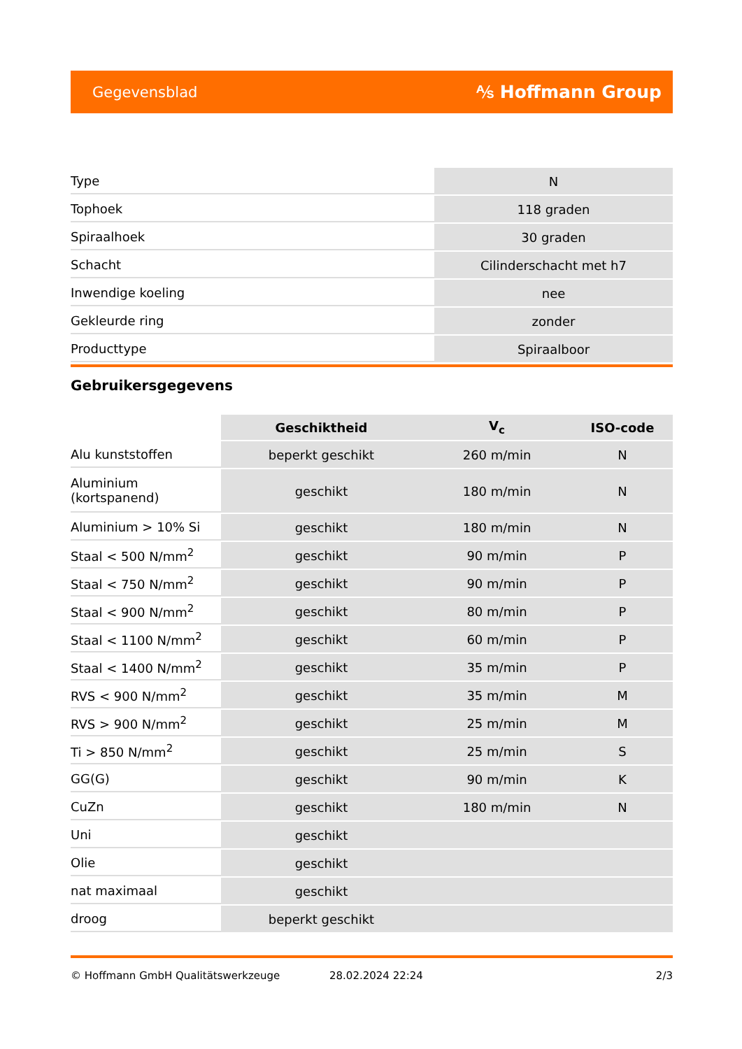Gegevensblad ⅍ Hoffmann Group
| Type | N |
| Tophoek | 118 graden |
| Spiraalhoek | 30 graden |
| Schacht | Cilinderschacht met h7 |
| Inwendige koeling | nee |
| Gekleurde ring | zonder |
| Producttype | Spiraalboor |
Gebruikersgegevens
| | Geschiktheid | V<sub>c</sub> | ISO-code |
| --- | --- | --- | --- |
| Alu kunststoffen | beperkt geschikt | 260 m/min | N |
| Aluminium (kortspanend) | geschikt | 180 m/min | N |
| Aluminium > 10% Si | geschikt | 180 m/min | N |
| Staal < 500 N/mm<sup>2</sup> | geschikt | 90 m/min | P |
| Staal < 750 N/mm<sup>2</sup> | geschikt | 90 m/min | P |
| Staal < 900 N/mm<sup>2</sup> | geschikt | 80 m/min | P |
| Staal < 1100 N/mm<sup>2</sup> | geschikt | 60 m/min | P |
| Staal < 1400 N/mm<sup>2</sup> | geschikt | 35 m/min | P |
| RVS < 900 N/mm<sup>2</sup> | geschikt | 35 m/min | M |
| RVS > 900 N/mm<sup>2</sup> | geschikt | 25 m/min | M |
| Ti > 850 N/mm<sup>2</sup> | geschikt | 25 m/min | S |
| GG(G) | geschikt | 90 m/min | K |
| CuZn | geschikt | 180 m/min | N |
| Uni | geschikt | | |
| Olie | geschikt | | |
| nat maximaal | geschikt | | |
| droog | beperkt geschikt | | |
© Hoffmann GmbH Qualitätswerkzeuge 28.02.2024 22:24 2/3